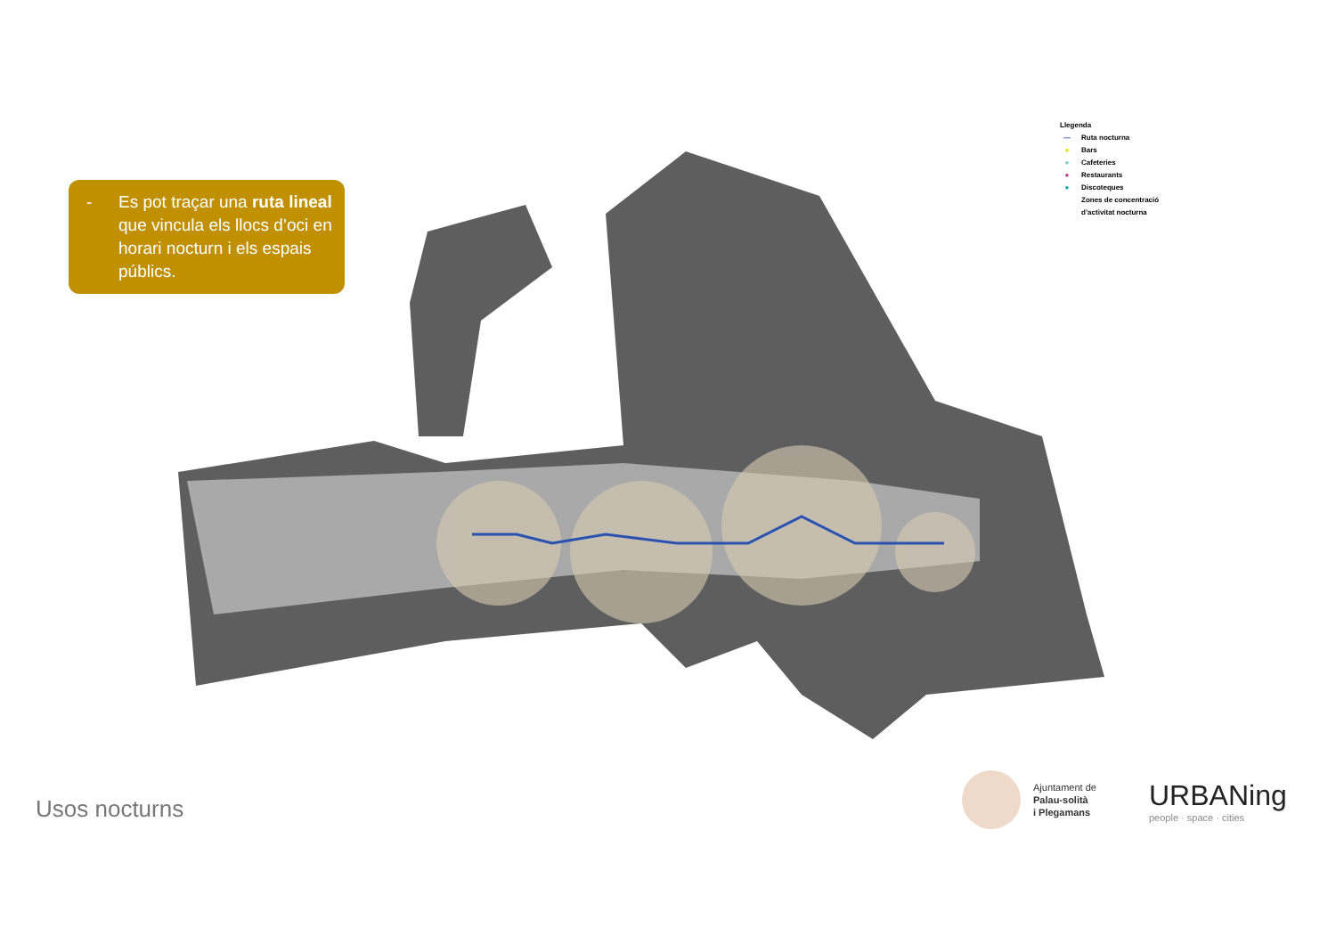- Es pot traçar una ruta lineal que vincula els llocs d’oci en horari nocturn i els espais públics.
Llegenda
— Ruta nocturna
● Bars
● Cafeteries
● Restaurants
● Discoteques
Zones de concentració
d’activitat nocturna
Usos nocturns
Ajuntament de
Palau-solità
i Plegamans
URBANing
people · space · cities